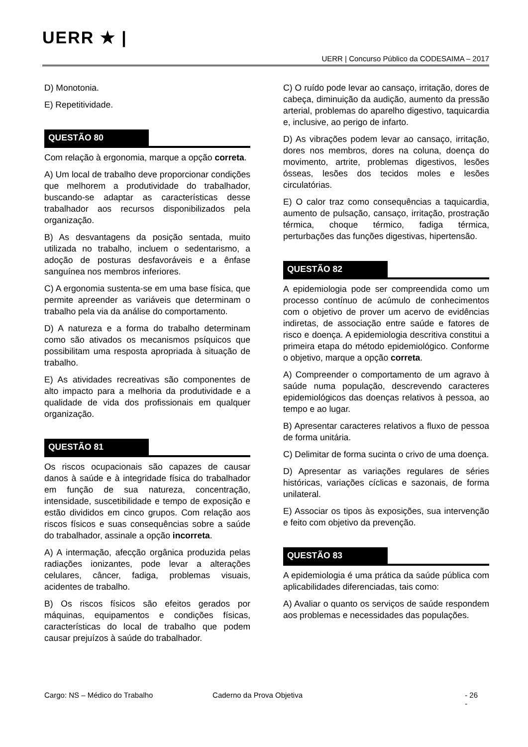UERR ★ |
UERR | Concurso Público da CODESAIMA – 2017
D) Monotonia.
E) Repetitividade.
QUESTÃO 80
Com relação à ergonomia, marque a opção correta.
A) Um local de trabalho deve proporcionar condições que melhorem a produtividade do trabalhador, buscando-se adaptar as características desse trabalhador aos recursos disponibilizados pela organização.
B) As desvantagens da posição sentada, muito utilizada no trabalho, incluem o sedentarismo, a adoção de posturas desfavoráveis e a ênfase sanguínea nos membros inferiores.
C) A ergonomia sustenta-se em uma base física, que permite apreender as variáveis que determinam o trabalho pela via da análise do comportamento.
D) A natureza e a forma do trabalho determinam como são ativados os mecanismos psíquicos que possibilitam uma resposta apropriada à situação de trabalho.
E) As atividades recreativas são componentes de alto impacto para a melhoria da produtividade e a qualidade de vida dos profissionais em qualquer organização.
QUESTÃO 81
Os riscos ocupacionais são capazes de causar danos à saúde e à integridade física do trabalhador em função de sua natureza, concentração, intensidade, suscetibilidade e tempo de exposição e estão divididos em cinco grupos. Com relação aos riscos físicos e suas consequências sobre a saúde do trabalhador, assinale a opção incorreta.
A) A intermação, afecção orgânica produzida pelas radiações ionizantes, pode levar a alterações celulares, câncer, fadiga, problemas visuais, acidentes de trabalho.
B) Os riscos físicos são efeitos gerados por máquinas, equipamentos e condições físicas, características do local de trabalho que podem causar prejuízos à saúde do trabalhador.
C) O ruído pode levar ao cansaço, irritação, dores de cabeça, diminuição da audição, aumento da pressão arterial, problemas do aparelho digestivo, taquicardia e, inclusive, ao perigo de infarto.
D) As vibrações podem levar ao cansaço, irritação, dores nos membros, dores na coluna, doença do movimento, artrite, problemas digestivos, lesões ósseas, lesões dos tecidos moles e lesões circulatórias.
E) O calor traz como consequências a taquicardia, aumento de pulsação, cansaço, irritação, prostração térmica, choque térmico, fadiga térmica, perturbações das funções digestivas, hipertensão.
QUESTÃO 82
A epidemiologia pode ser compreendida como um processo contínuo de acúmulo de conhecimentos com o objetivo de prover um acervo de evidências indiretas, de associação entre saúde e fatores de risco e doença. A epidemiologia descritiva constitui a primeira etapa do método epidemiológico. Conforme o objetivo, marque a opção correta.
A) Compreender o comportamento de um agravo à saúde numa população, descrevendo caracteres epidemiológicos das doenças relativos à pessoa, ao tempo e ao lugar.
B) Apresentar caracteres relativos a fluxo de pessoa de forma unitária.
C) Delimitar de forma sucinta o crivo de uma doença.
D) Apresentar as variações regulares de séries históricas, variações cíclicas e sazonais, de forma unilateral.
E) Associar os tipos às exposições, sua intervenção e feito com objetivo da prevenção.
QUESTÃO 83
A epidemiologia é uma prática da saúde pública com aplicabilidades diferenciadas, tais como:
A) Avaliar o quanto os serviços de saúde respondem aos problemas e necessidades das populações.
Cargo: NS – Médico do Trabalho Caderno da Prova Objetiva - 26 -